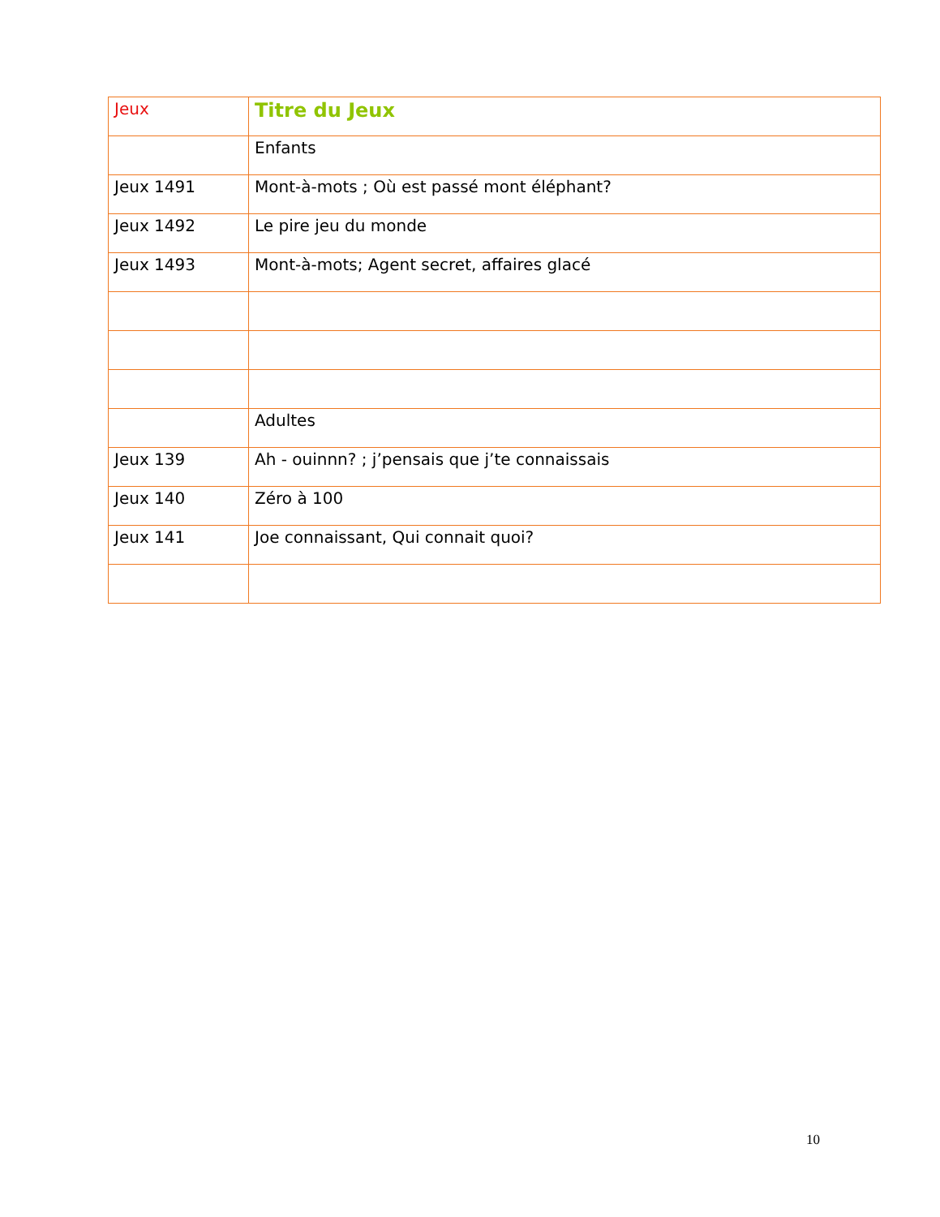| Jeux | Titre du Jeux |
| --- | --- |
| | Enfants |
| Jeux 1491 | Mont-à-mots ; Où est passé mont éléphant? |
| Jeux 1492 | Le pire jeu du monde |
| Jeux 1493 | Mont-à-mots; Agent secret, affaires glacé |
| | Adultes |
| Jeux 139 | Ah - ouinnn? ; j’pensais que j’te connaissais |
| Jeux 140 | Zéro à 100 |
| Jeux 141 | Joe connaissant, Qui connait quoi? |
10